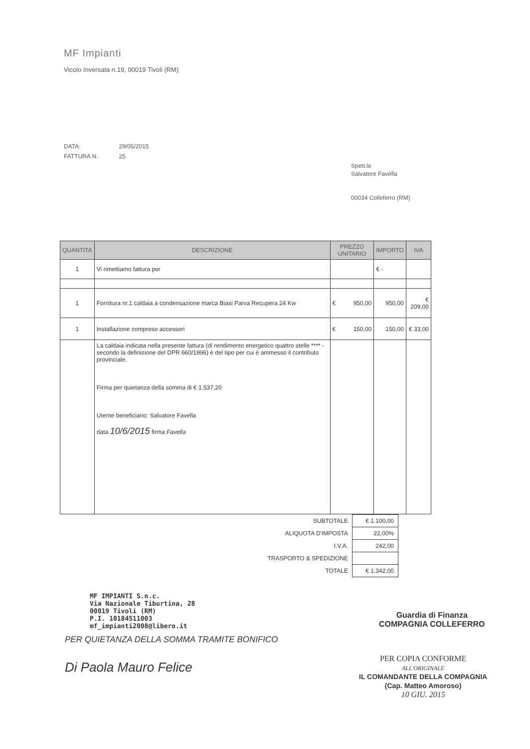MF Impianti
Vicolo Inversata n.19, 00019 Tivoli (RM)
| DATA: | 29/05/2015 |
| FATTURA N. | 25 |
Spett.le
Salvatore Favella
00034 Colleferro (RM)
| QUANTITA | DESCRIZIONE | PREZZO UNITARIO | IMPORTO | IVA |
| --- | --- | --- | --- | --- |
| 1 | Vi rimettiamo fattura per | | € - | |
| 1 | Fornitura nr.1 caldaia a condensazione marca Biasi Parva Recupera 24 Kw | € 950,00 | 950,00 | € 209,00 |
| 1 | Installazione compreso accessori | € 150,00 | 150,00 | € 33,00 |
| | La caldaia indicata nella presente fattura (di rendimento energetico quattro stelle **** - secondo la definizione del DPR 660/1996) è del tipo per cui è ammesso il contributo provinciale. Firma per quietanza della somma di € 1.537,20 Utente beneficiario: Salvatore Favella data 10/6/2015 firma Favella | | | |
| SUBTOTALE | € 1.100,00 |
| ALIQUOTA D'IMPOSTA | 22,00% |
| I.V.A. | 242,00 |
| TRASPORTO & SPEDIZIONE | |
| TOTALE | € 1.342,00 |
MF IMPIANTI S.n.c.
Via Nazionale Tiburtina, 28
00019 Tivoli (RM)
P.I. 10184511003
mf_impianti2008@libero.it
PER QUIETANZA DELLA SOMMA TRAMITE BONIFICO
Di Paola Mauro Felice
Guardia di Finanza
COMPAGNIA COLLEFERRO
PER COPIA CONFORME
ALL'ORIGINALE
IL COMANDANTE DELLA COMPAGNIA
(Cap. Matteo Amoroso)
10 GIU. 2015